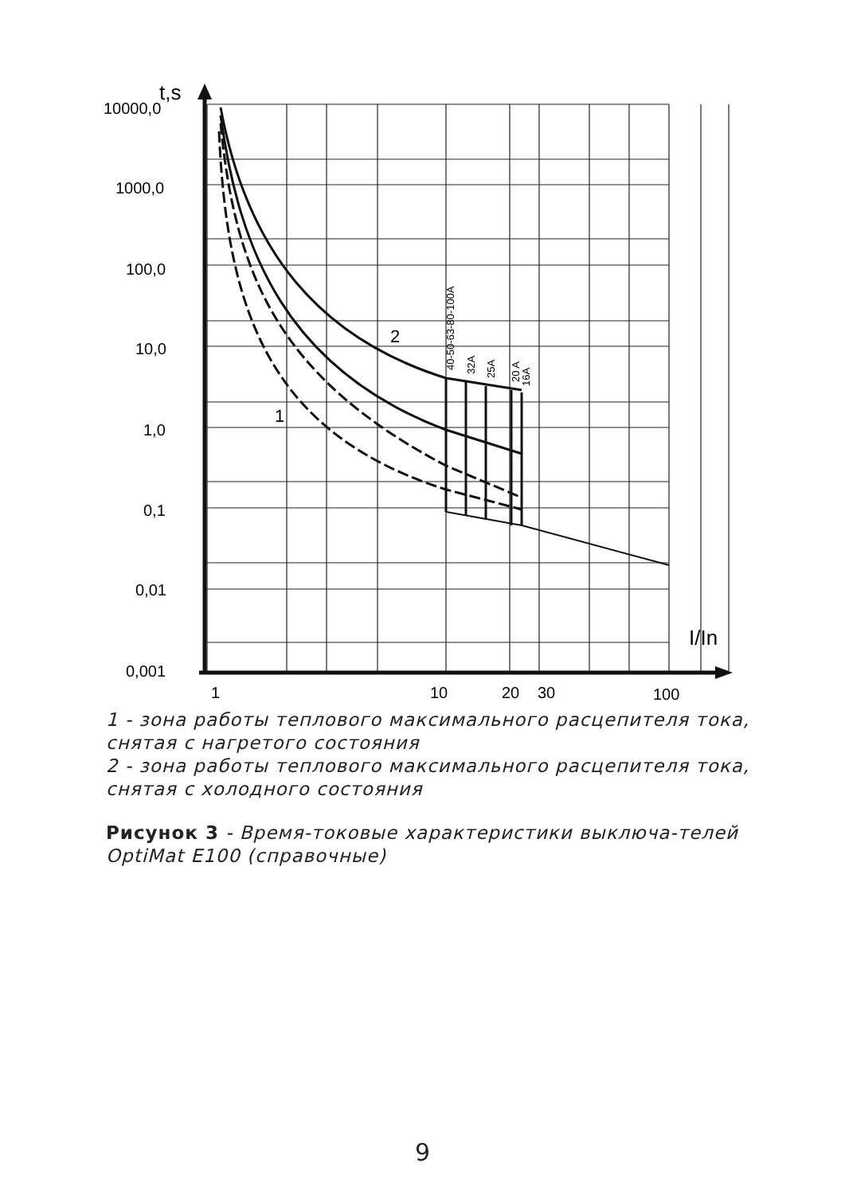t,s
10000,0
1000,0
100,0
10,0
1,0
0,1
0,01
0,001
1
10
20
30
100
I/In
2
1
40-50-63-80-100A
32A
25A
20 A
16A
1 - зона работы теплового максимального расцепителя тока, снятая с нагретого состояния
2 - зона работы теплового максимального расцепителя тока, снятая с холодного состояния
Рисунок 3 - Время-токовые характеристики выключа-телей OptiMat E100 (справочные)
9